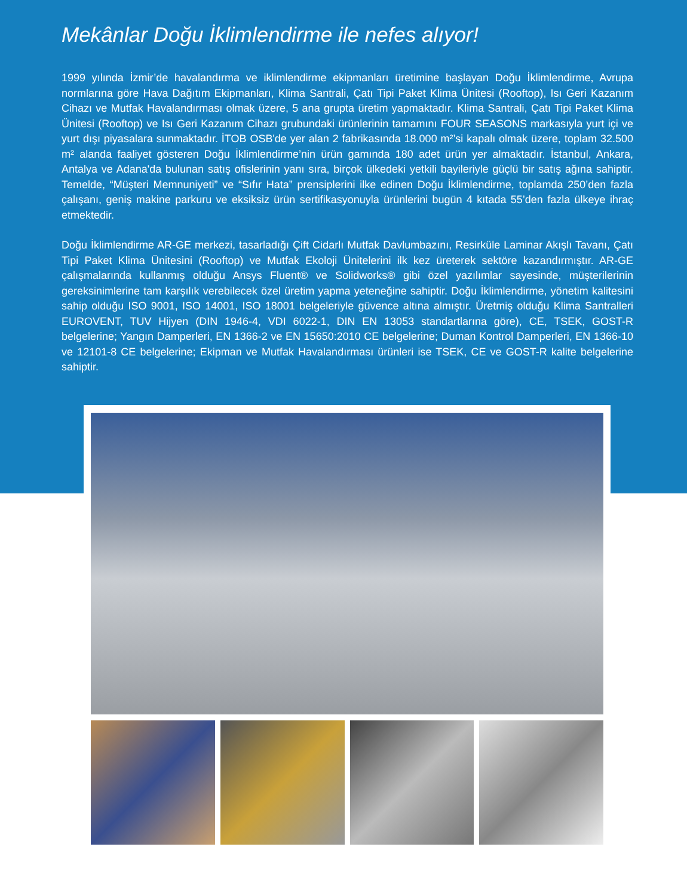Mekânlar Doğu İklimlendirme ile nefes alıyor!
1999 yılında İzmir’de havalandırma ve iklimlendirme ekipmanları üretimine başlayan Doğu İklimlendirme, Avrupa normlarına göre Hava Dağıtım Ekipmanları, Klima Santrali, Çatı Tipi Paket Klima Ünitesi (Rooftop), Isı Geri Kazanım Cihazı ve Mutfak Havalandırması olmak üzere, 5 ana grupta üretim yapmaktadır. Klima Santrali, Çatı Tipi Paket Klima Ünitesi (Rooftop) ve Isı Geri Kazanım Cihazı grubundaki ürünlerinin tamamını FOUR SEASONS markasıyla yurt içi ve yurt dışı piyasalara sunmaktadır. İTOB OSB'de yer alan 2 fabrikasında 18.000 m²’si kapalı olmak üzere, toplam 32.500 m² alanda faaliyet gösteren Doğu İklimlendirme’nin ürün gamında 180 adet ürün yer almaktadır. İstanbul, Ankara, Antalya ve Adana'da bulunan satış ofislerinin yanı sıra, birçok ülkedeki yetkili bayileriyle güçlü bir satış ağına sahiptir. Temelde, “Müşteri Memnuniyeti” ve “Sıfır Hata” prensiplerini ilke edinen Doğu İklimlendirme, toplamda 250’den fazla çalışanı, geniş makine parkuru ve eksiksiz ürün sertifikasyonuyla ürünlerini bugün 4 kıtada 55’den fazla ülkeye ihraç etmektedir.
Doğu İklimlendirme AR-GE merkezi, tasarladığı Çift Cidarlı Mutfak Davlumbazını, Resirküle Laminar Akışlı Tavanı, Çatı Tipi Paket Klima Ünitesini (Rooftop) ve Mutfak Ekoloji Ünitelerini ilk kez üreterek sektöre kazandırmıştır. AR-GE çalışmalarında kullanmış olduğu Ansys Fluent® ve Solidworks® gibi özel yazılımlar sayesinde, müşterilerinin gereksinimlerine tam karşılık verebilecek özel üretim yapma yeteneğine sahiptir. Doğu İklimlendirme, yönetim kalitesini sahip olduğu ISO 9001, ISO 14001, ISO 18001 belgeleriyle güvence altına almıştır. Üretmiş olduğu Klima Santralleri EUROVENT, TUV Hijyen (DIN 1946-4, VDI 6022-1, DIN EN 13053 standartlarına göre), CE, TSEK, GOST-R belgelerine; Yangın Damperleri, EN 1366-2 ve EN 15650:2010 CE belgelerine; Duman Kontrol Damperleri, EN 1366-10 ve 12101-8 CE belgelerine; Ekipman ve Mutfak Havalandırması ürünleri ise TSEK, CE ve GOST-R kalite belgelerine sahiptir.